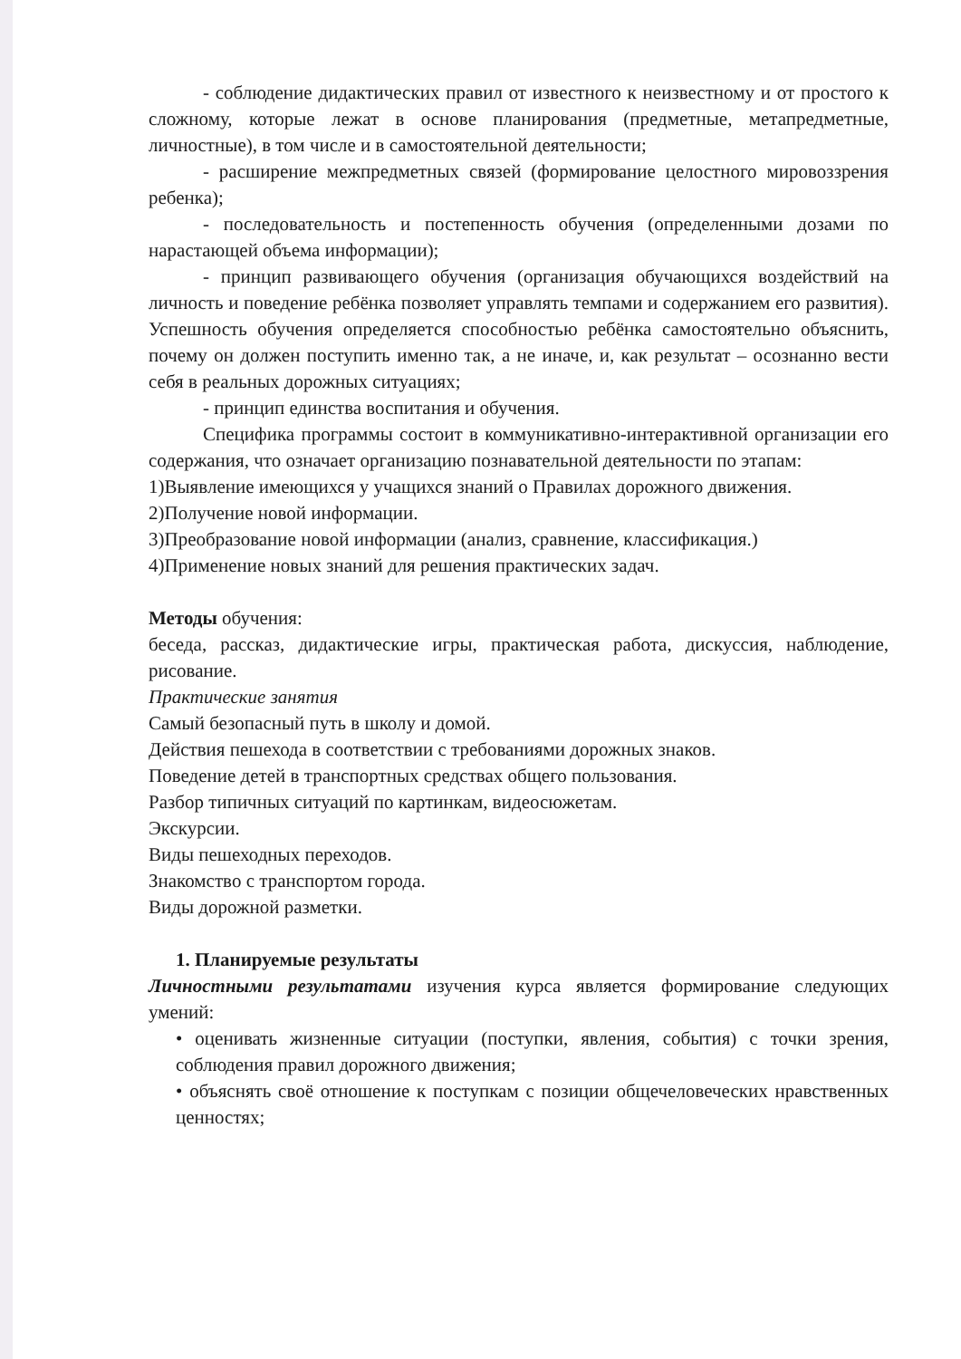- соблюдение дидактических правил от известного к неизвестному и от простого к сложному, которые лежат в основе планирования (предметные, метапредметные, личностные), в том числе и в самостоятельной деятельности;
- расширение межпредметных связей (формирование целостного мировоззрения ребенка);
- последовательность и постепенность обучения (определенными дозами по нарастающей объема информации);
- принцип развивающего обучения (организация обучающихся воздействий на личность и поведение ребёнка позволяет управлять темпами и содержанием его развития). Успешность обучения определяется способностью ребёнка самостоятельно объяснить, почему он должен поступить именно так, а не иначе, и, как результат – осознанно вести себя в реальных дорожных ситуациях;
- принцип единства воспитания и обучения.
Специфика программы состоит в коммуникативно-интерактивной организации его содержания, что означает организацию познавательной деятельности по этапам:
1)Выявление имеющихся у учащихся знаний о Правилах дорожного движения.
2)Получение новой информации.
3)Преобразование новой информации (анализ, сравнение, классификация.)
4)Применение новых знаний для решения практических задач.
Методы обучения:
беседа, рассказ, дидактические игры, практическая работа, дискуссия, наблюдение, рисование.
Практические занятия
Самый безопасный путь в школу и домой.
Действия пешехода в соответствии с требованиями дорожных знаков.
Поведение детей в транспортных средствах общего пользования.
Разбор типичных ситуаций по картинкам, видеосюжетам.
Экскурсии.
Виды пешеходных переходов.
Знакомство с транспортом города.
Виды дорожной разметки.
1. Планируемые результаты
Личностными результатами изучения курса является формирование следующих умений:
• оценивать жизненные ситуации (поступки, явления, события) с точки зрения, соблюдения правил дорожного движения;
• объяснять своё отношение к поступкам с позиции общечеловеческих нравственных ценностях;